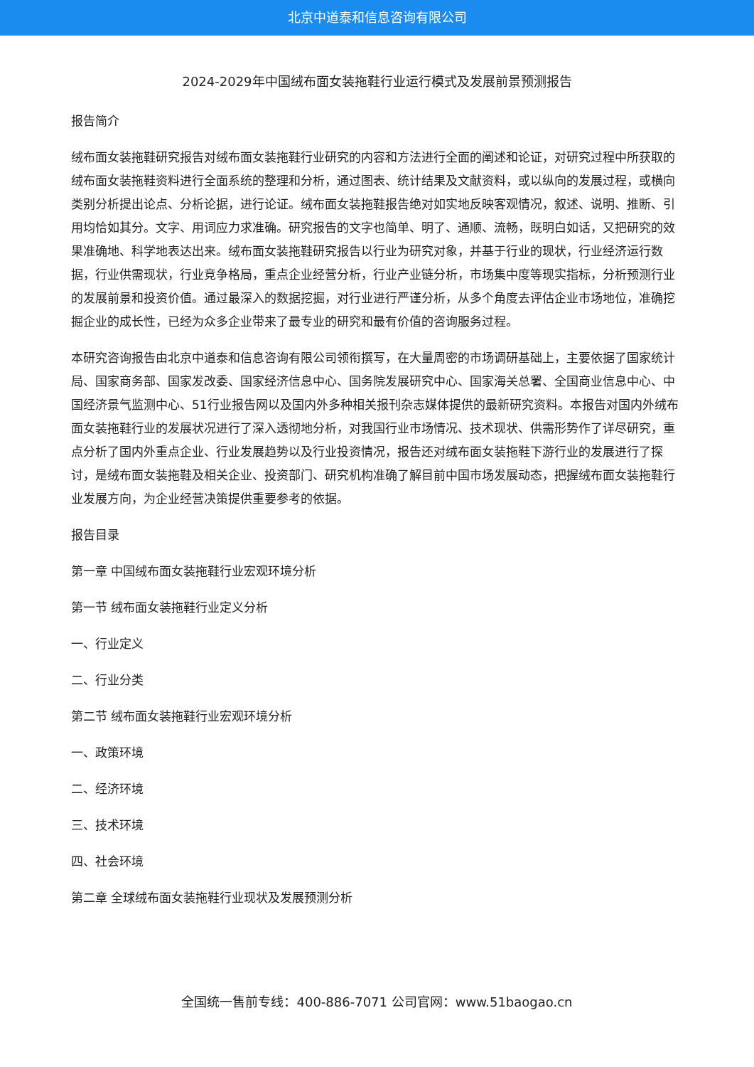北京中道泰和信息咨询有限公司
2024-2029年中国绒布面女装拖鞋行业运行模式及发展前景预测报告
报告简介
绒布面女装拖鞋研究报告对绒布面女装拖鞋行业研究的内容和方法进行全面的阐述和论证，对研究过程中所获取的绒布面女装拖鞋资料进行全面系统的整理和分析，通过图表、统计结果及文献资料，或以纵向的发展过程，或横向类别分析提出论点、分析论据，进行论证。绒布面女装拖鞋报告绝对如实地反映客观情况，叙述、说明、推断、引用均恰如其分。文字、用词应力求准确。研究报告的文字也简单、明了、通顺、流畅，既明白如话，又把研究的效果准确地、科学地表达出来。绒布面女装拖鞋研究报告以行业为研究对象，并基于行业的现状，行业经济运行数据，行业供需现状，行业竞争格局，重点企业经营分析，行业产业链分析，市场集中度等现实指标，分析预测行业的发展前景和投资价值。通过最深入的数据挖掘，对行业进行严谨分析，从多个角度去评估企业市场地位，准确挖掘企业的成长性，已经为众多企业带来了最专业的研究和最有价值的咨询服务过程。
本研究咨询报告由北京中道泰和信息咨询有限公司领衔撰写，在大量周密的市场调研基础上，主要依据了国家统计局、国家商务部、国家发改委、国家经济信息中心、国务院发展研究中心、国家海关总署、全国商业信息中心、中国经济景气监测中心、51行业报告网以及国内外多种相关报刊杂志媒体提供的最新研究资料。本报告对国内外绒布面女装拖鞋行业的发展状况进行了深入透彻地分析，对我国行业市场情况、技术现状、供需形势作了详尽研究，重点分析了国内外重点企业、行业发展趋势以及行业投资情况，报告还对绒布面女装拖鞋下游行业的发展进行了探讨，是绒布面女装拖鞋及相关企业、投资部门、研究机构准确了解目前中国市场发展动态，把握绒布面女装拖鞋行业发展方向，为企业经营决策提供重要参考的依据。
报告目录
第一章 中国绒布面女装拖鞋行业宏观环境分析
第一节 绒布面女装拖鞋行业定义分析
一、行业定义
二、行业分类
第二节 绒布面女装拖鞋行业宏观环境分析
一、政策环境
二、经济环境
三、技术环境
四、社会环境
第二章 全球绒布面女装拖鞋行业现状及发展预测分析
全国统一售前专线：400-886-7071 公司官网：www.51baogao.cn